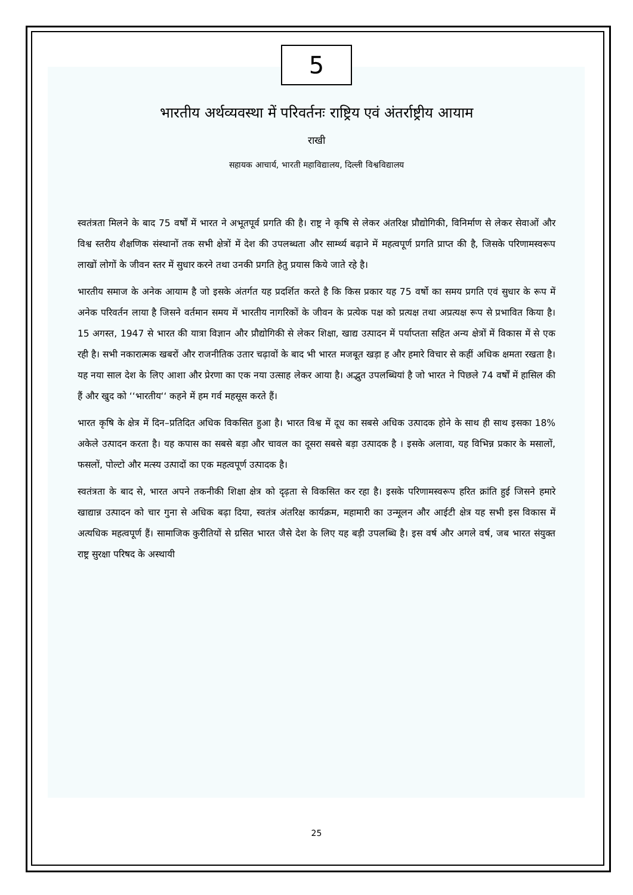5
भारतीय अर्थव्यवस्था में परिवर्तनः राष्ट्रिय एवं अंतर्राष्ट्रीय आयाम
राखी
सहायक आचार्य, भारती महाविद्यालय, दिल्ली विश्वविद्यालय
स्वतंत्रता मिलने के बाद 75 वर्षों में भारत ने अभूतपूर्व प्रगति की है। राष्ट्र ने कृषि से लेकर अंतरिक्ष प्रौद्योगिकी, विनिर्माण से लेकर सेवाओं और विश्व स्तरीय शैक्षणिक संस्थानों तक सभी क्षेत्रों में देश की उपलब्धता और सार्म्थ्य बढ़ाने में महत्वपूर्ण प्रगति प्राप्त की है, जिसके परिणामस्वरूप लाखों लोगों के जीवन स्तर में सुधार करने तथा उनकी प्रगति हेतु प्रयास किये जाते रहे है।
भारतीय समाज के अनेक आयाम है जो इसके अंतर्गत यह प्रदर्शित करते है कि किस प्रकार यह 75 वर्षो का समय प्रगति एवं सुधार के रूप में अनेक परिवर्तन लाया है जिसने वर्तमान समय में भारतीय नागरिकों के जीवन के प्रत्येक पक्ष को प्रत्यक्ष तथा अप्रत्यक्ष रूप से प्रभावित किया है। 15 अगस्त, 1947 से भारत की यात्रा विज्ञान और प्रौद्योगिकी से लेकर शिक्षा, खाद्य उत्पादन में पर्याप्तता सहित अन्य क्षेत्रों में विकास में से एक रही है। सभी नकारात्मक खबरों और राजनीतिक उतार चढ़ावों के बाद भी भारत मजबूत खड़ा ह और हमारे विचार से कहीं अधिक क्षमता रखता है। यह नया साल देश के लिए आशा और प्रेरणा का एक नया उत्साह लेकर आया है। अद्भुत उपलब्धियां है जो भारत ने पिछले 74 वर्षों में हासिल की हैं और खुद को ‘‘भारतीय‘‘ कहने में हम गर्व महसूस करते हैं।
भारत कृषि के क्षेत्र में दिन–प्रतिदित अधिक विकसित हुआ है। भारत विश्व में दूध का सबसे अधिक उत्पादक होने के साथ ही साथ इसका 18% अकेले उत्पादन करता है। यह कपास का सबसे बड़ा और चावल का दूसरा सबसे बड़ा उत्पादक है । इसके अलावा, यह विभिन्न प्रकार के मसालों, फसलों, पोल्टो और मत्स्य उत्पादों का एक महत्वपूर्ण उत्पादक है।
स्वतंत्रता के बाद से, भारत अपने तकनीकी शिक्षा क्षेत्र को दृढ़ता से विकसित कर रहा है। इसके परिणामस्वरूप हरित क्रांति हुई जिसने हमारे खाद्यान्न उत्पादन को चार गुना से अधिक बढ़ा दिया, स्वतंत्र अंतरिक्ष कार्यक्रम, महामारी का उन्मूलन और आईटी क्षेत्र यह सभी इस विकास में अत्यधिक महत्वपूर्ण हैं। सामाजिक कुरीतियों से ग्रसित भारत जैसे देश के लिए यह बड़ी उपलब्धि है। इस वर्ष और अगले वर्ष, जब भारत संयुक्त राष्ट्र सुरक्षा परिषद के अस्थायी
25